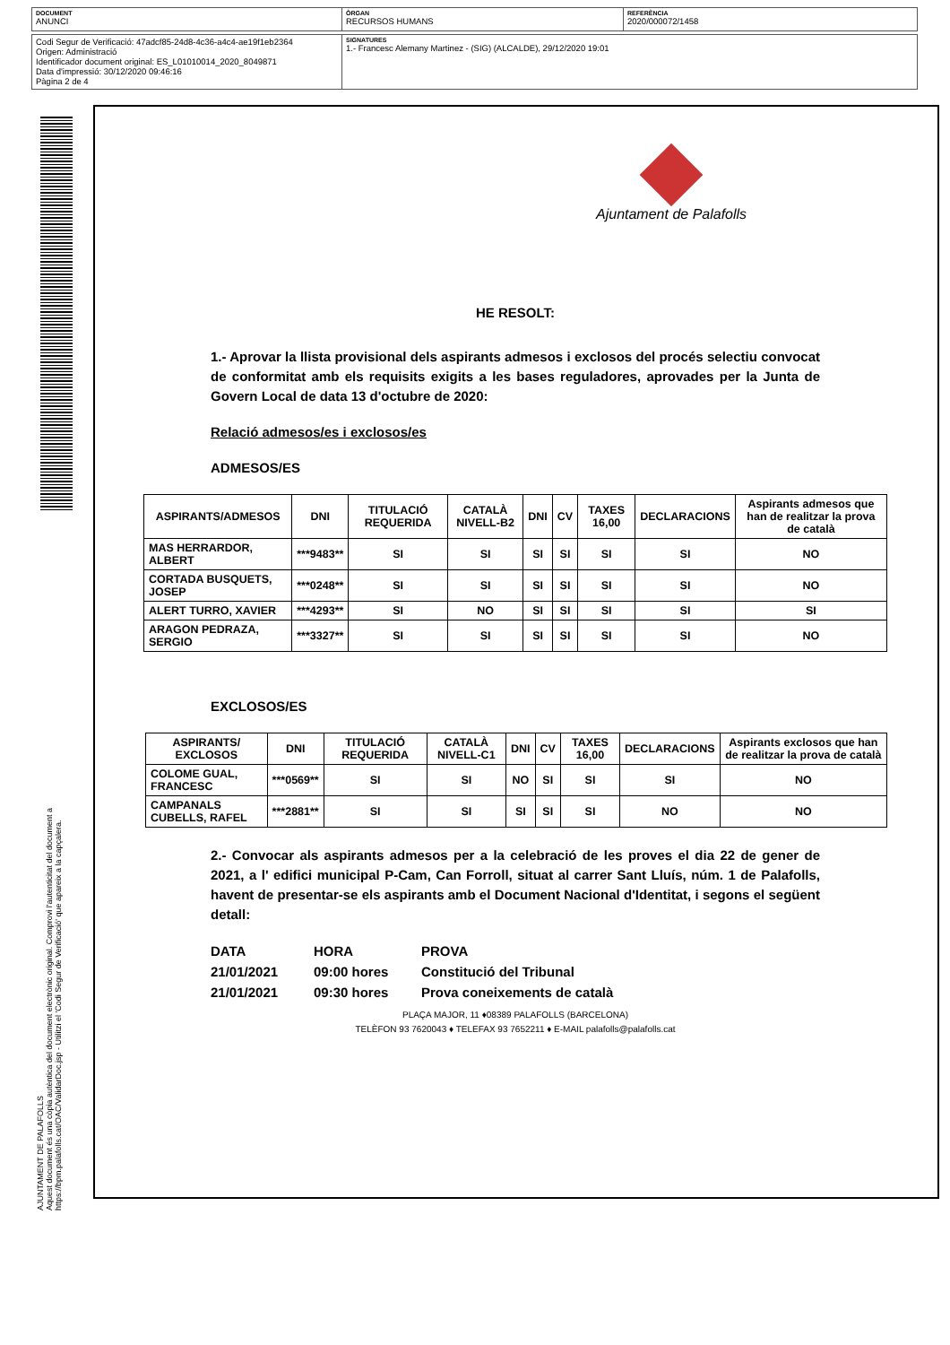DOCUMENT
ANUNCI
ÒRGAN
RECURSOS HUMANS
REFERÈNCIA
2020/000072/1458
Codi Segur de Verificació: 47adcf85-24d8-4c36-a4c4-ae19f1eb2364
Origen: Administració
Identificador document original: ES_L01010014_2020_8049871
Data d'impressió: 30/12/2020 09:46:16
Pàgina 2 de 4
SIGNATURES
1.- Francesc Alemany Martinez - (SIG) (ALCALDE), 29/12/2020 19:01
AJUNTAMENT DE PALAFOLLS
Aquest document és una còpia autèntica del document electrònic original. Comprovi l'autenticitat del document a https://bpm.palafolls.cat/OAC/ValidarDoc.jsp - Utilitzi el 'Codi Segur de Verificació' que apareix a la capçalera.
Ajuntament de Palafolls
HE RESOLT:
1.- Aprovar la llista provisional dels aspirants admesos i exclosos del procés selectiu convocat de conformitat amb els requisits exigits a les bases reguladores, aprovades per la Junta de Govern Local de data 13 d'octubre de 2020:
Relació admesos/es i exclosos/es
ADMESOS/ES
| ASPIRANTS/ADMESOS | DNI | TITULACIÓ REQUERIDA | CATALÀ NIVELL-B2 | DNI | CV | TAXES 16,00 | DECLARACIONS | Aspirants admesos que han de realitzar la prova de català |
| --- | --- | --- | --- | --- | --- | --- | --- | --- |
| MAS HERRARDOR, ALBERT | ***9483** | SI | SI | SI | SI | SI | SI | NO |
| CORTADA BUSQUETS, JOSEP | ***0248** | SI | SI | SI | SI | SI | SI | NO |
| ALERT TURRO, XAVIER | ***4293** | SI | NO | SI | SI | SI | SI | SI |
| ARAGON PEDRAZA, SERGIO | ***3327** | SI | SI | SI | SI | SI | SI | NO |
EXCLOSOS/ES
| ASPIRANTS/ EXCLOSOS | DNI | TITULACIÓ REQUERIDA | CATALÀ NIVELL-C1 | DNI | CV | TAXES 16,00 | DECLARACIONS | Aspirants exclosos que han de realitzar la prova de català |
| --- | --- | --- | --- | --- | --- | --- | --- | --- |
| COLOME GUAL, FRANCESC | ***0569** | SI | SI | NO | SI | SI | SI | NO |
| CAMPANALS CUBELLS, RAFEL | ***2881** | SI | SI | SI | SI | SI | NO | NO |
2.- Convocar als aspirants admesos per a la celebració de les proves el dia 22 de gener de 2021, a l' edifici municipal P-Cam, Can Forroll, situat al carrer Sant Lluís, núm. 1 de Palafolls, havent de presentar-se els aspirants amb el Document Nacional d'Identitat, i segons el següent detall:
| DATA | HORA | PROVA |
| 21/01/2021 | 09:00 hores | Constitució del Tribunal |
| 21/01/2021 | 09:30 hores | Prova coneixements de català |
PLAÇA MAJOR, 11 ♦08389 PALAFOLLS (BARCELONA)
TELÈFON 93 7620043 ♦ TELEFAX 93 7652211 ♦ E-MAIL palafolls@palafolls.cat